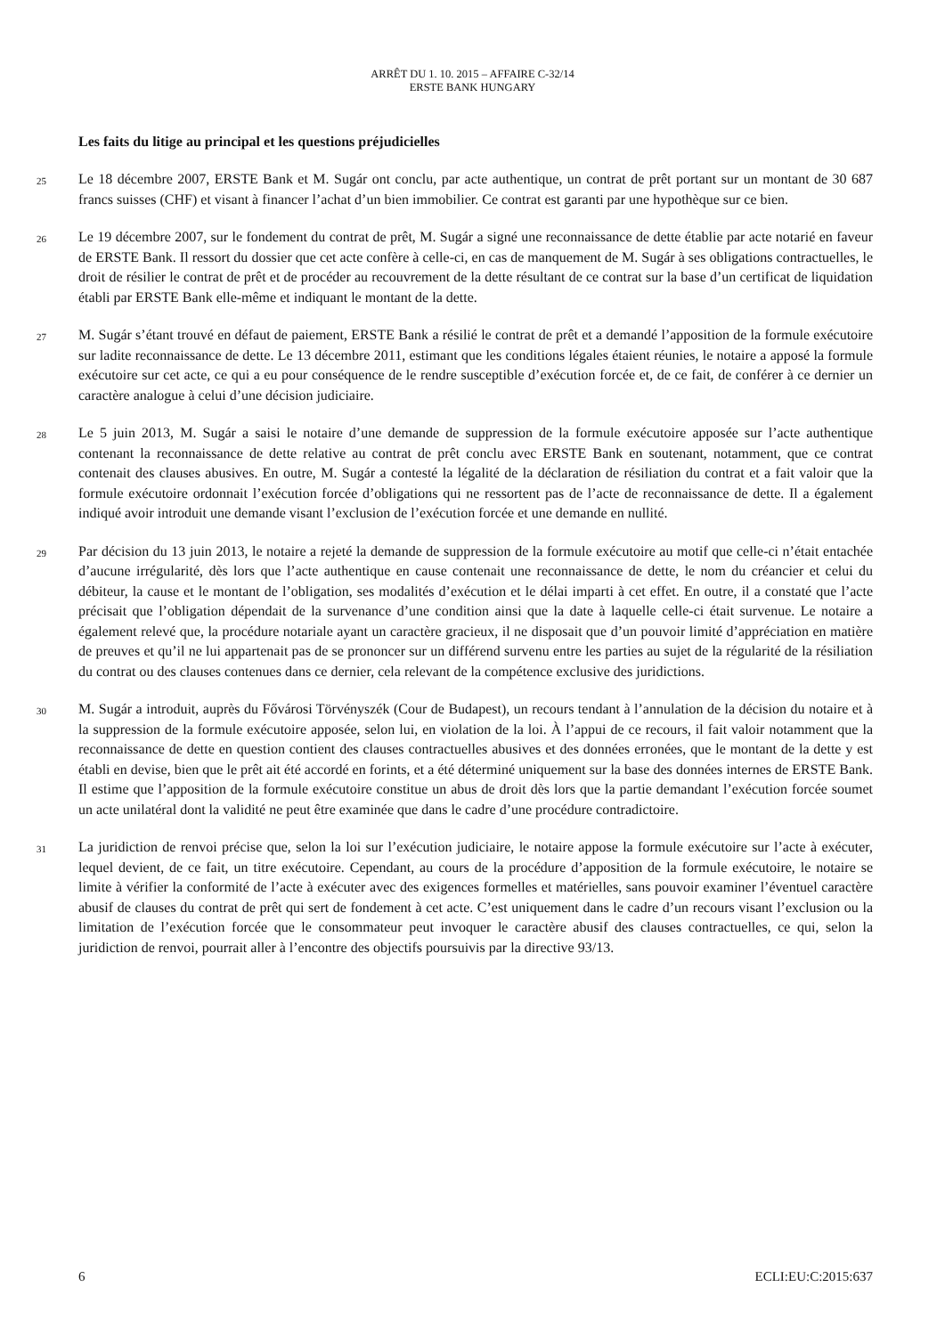ARRÊT DU 1. 10. 2015 – AFFAIRE C-32/14
ERSTE BANK HUNGARY
Les faits du litige au principal et les questions préjudicielles
25
Le 18 décembre 2007, ERSTE Bank et M. Sugár ont conclu, par acte authentique, un contrat de prêt portant sur un montant de 30 687 francs suisses (CHF) et visant à financer l’achat d’un bien immobilier. Ce contrat est garanti par une hypothèque sur ce bien.
26
Le 19 décembre 2007, sur le fondement du contrat de prêt, M. Sugár a signé une reconnaissance de dette établie par acte notarié en faveur de ERSTE Bank. Il ressort du dossier que cet acte confère à celle-ci, en cas de manquement de M. Sugár à ses obligations contractuelles, le droit de résilier le contrat de prêt et de procéder au recouvrement de la dette résultant de ce contrat sur la base d’un certificat de liquidation établi par ERSTE Bank elle-même et indiquant le montant de la dette.
27
M. Sugár s’étant trouvé en défaut de paiement, ERSTE Bank a résilié le contrat de prêt et a demandé l’apposition de la formule exécutoire sur ladite reconnaissance de dette. Le 13 décembre 2011, estimant que les conditions légales étaient réunies, le notaire a apposé la formule exécutoire sur cet acte, ce qui a eu pour conséquence de le rendre susceptible d’exécution forcée et, de ce fait, de conférer à ce dernier un caractère analogue à celui d’une décision judiciaire.
28
Le 5 juin 2013, M. Sugár a saisi le notaire d’une demande de suppression de la formule exécutoire apposée sur l’acte authentique contenant la reconnaissance de dette relative au contrat de prêt conclu avec ERSTE Bank en soutenant, notamment, que ce contrat contenait des clauses abusives. En outre, M. Sugár a contesté la légalité de la déclaration de résiliation du contrat et a fait valoir que la formule exécutoire ordonnait l’exécution forcée d’obligations qui ne ressortent pas de l’acte de reconnaissance de dette. Il a également indiqué avoir introduit une demande visant l’exclusion de l’exécution forcée et une demande en nullité.
29
Par décision du 13 juin 2013, le notaire a rejeté la demande de suppression de la formule exécutoire au motif que celle-ci n’était entachée d’aucune irrégularité, dès lors que l’acte authentique en cause contenait une reconnaissance de dette, le nom du créancier et celui du débiteur, la cause et le montant de l’obligation, ses modalités d’exécution et le délai imparti à cet effet. En outre, il a constaté que l’acte précisait que l’obligation dépendait de la survenance d’une condition ainsi que la date à laquelle celle-ci était survenue. Le notaire a également relevé que, la procédure notariale ayant un caractère gracieux, il ne disposait que d’un pouvoir limité d’appréciation en matière de preuves et qu’il ne lui appartenait pas de se prononcer sur un différend survenu entre les parties au sujet de la régularité de la résiliation du contrat ou des clauses contenues dans ce dernier, cela relevant de la compétence exclusive des juridictions.
30
M. Sugár a introduit, auprès du Fővárosi Törvényszék (Cour de Budapest), un recours tendant à l’annulation de la décision du notaire et à la suppression de la formule exécutoire apposée, selon lui, en violation de la loi. À l’appui de ce recours, il fait valoir notamment que la reconnaissance de dette en question contient des clauses contractuelles abusives et des données erronées, que le montant de la dette y est établi en devise, bien que le prêt ait été accordé en forints, et a été déterminé uniquement sur la base des données internes de ERSTE Bank. Il estime que l’apposition de la formule exécutoire constitue un abus de droit dès lors que la partie demandant l’exécution forcée soumet un acte unilatéral dont la validité ne peut être examinée que dans le cadre d’une procédure contradictoire.
31
La juridiction de renvoi précise que, selon la loi sur l’exécution judiciaire, le notaire appose la formule exécutoire sur l’acte à exécuter, lequel devient, de ce fait, un titre exécutoire. Cependant, au cours de la procédure d’apposition de la formule exécutoire, le notaire se limite à vérifier la conformité de l’acte à exécuter avec des exigences formelles et matérielles, sans pouvoir examiner l’éventuel caractère abusif de clauses du contrat de prêt qui sert de fondement à cet acte. C’est uniquement dans le cadre d’un recours visant l’exclusion ou la limitation de l’exécution forcée que le consommateur peut invoquer le caractère abusif des clauses contractuelles, ce qui, selon la juridiction de renvoi, pourrait aller à l’encontre des objectifs poursuivis par la directive 93/13.
6 ECLI:EU:C:2015:637